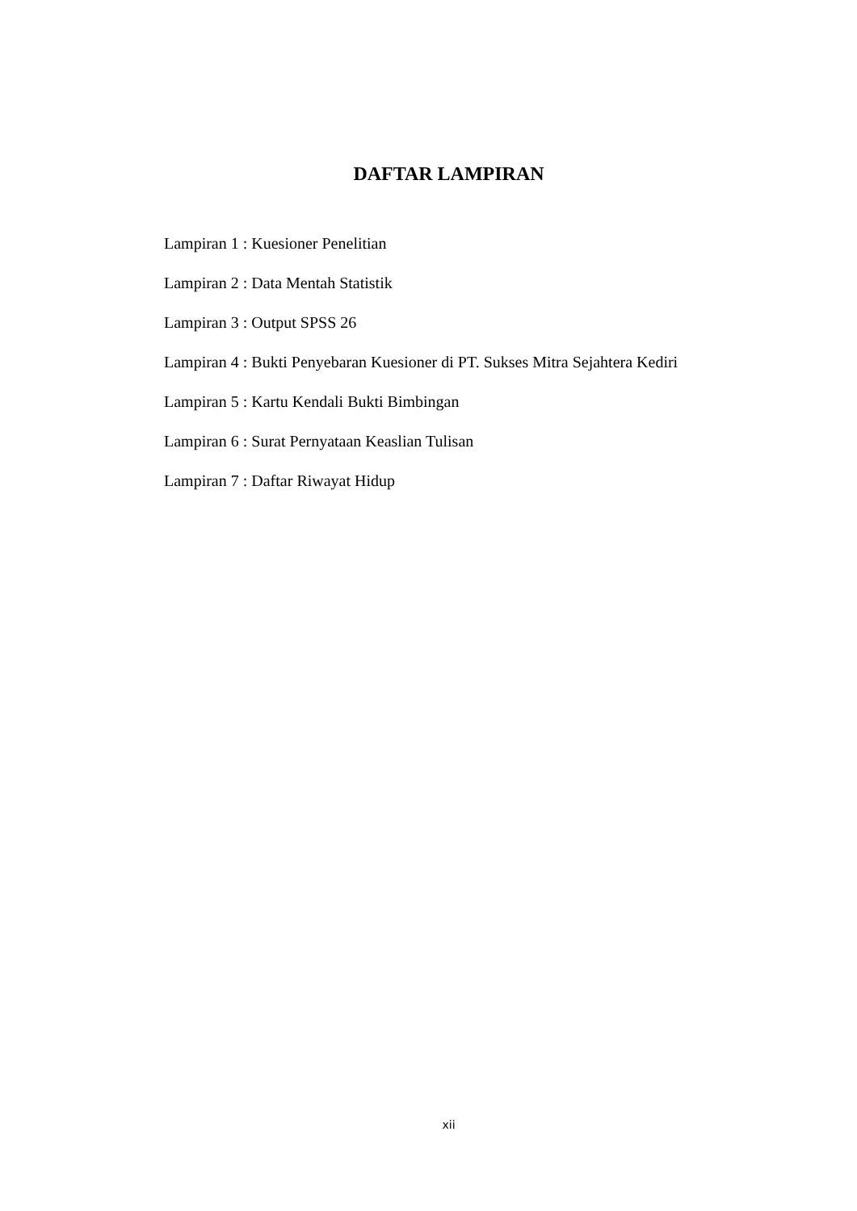DAFTAR LAMPIRAN
Lampiran 1 : Kuesioner Penelitian
Lampiran 2 : Data Mentah Statistik
Lampiran 3 : Output SPSS 26
Lampiran 4 : Bukti Penyebaran Kuesioner di PT. Sukses Mitra Sejahtera Kediri
Lampiran 5 : Kartu Kendali Bukti Bimbingan
Lampiran 6 : Surat Pernyataan Keaslian Tulisan
Lampiran 7 : Daftar Riwayat Hidup
xii